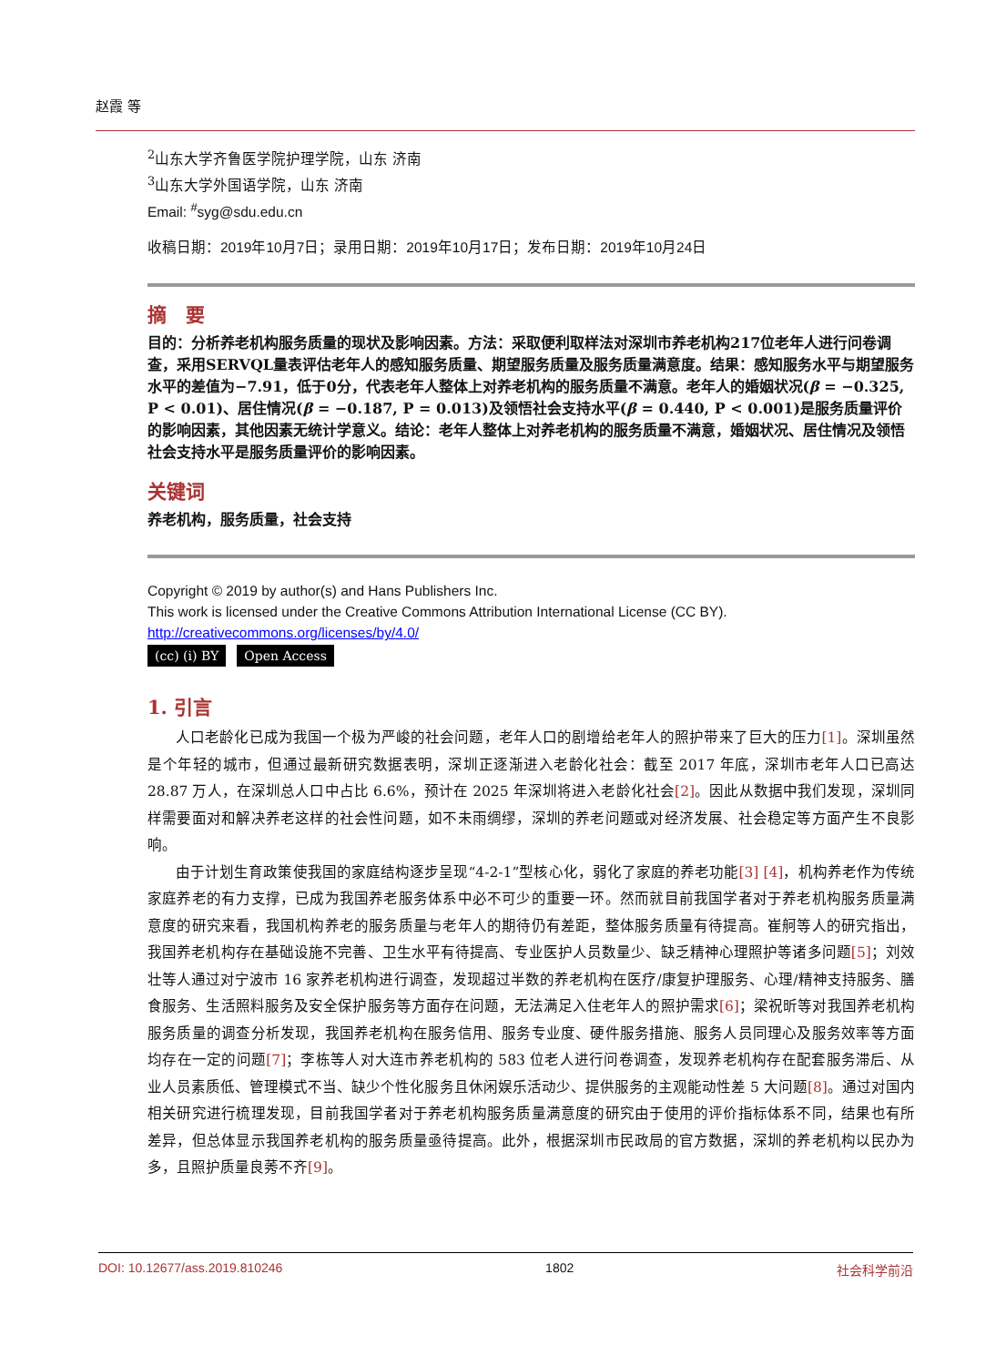赵霞 等
<sup>2</sup> 山东大学齐鲁医学院护理学院，山东 济南
<sup>3</sup> 山东大学外国语学院，山东 济南
Email: <sup>#</sup>syg@sdu.edu.cn
收稿日期：2019年10月7日；录用日期：2019年10月17日；发布日期：2019年10月24日
摘　要
目的：分析养老机构服务质量的现状及影响因素。方法：采取便利取样法对深圳市养老机构217位老年人进行问卷调查，采用SERVQL量表评估老年人的感知服务质量、期望服务质量及服务质量满意度。结果：感知服务水平与期望服务水平的差值为−7.91，低于0分，代表老年人整体上对养老机构的服务质量不满意。老年人的婚姻状况(β = −0.325, P < 0.01)、居住情况(β = −0.187, P = 0.013)及领悟社会支持水平(β = 0.440, P < 0.001)是服务质量评价的影响因素，其他因素无统计学意义。结论：老年人整体上对养老机构的服务质量不满意，婚姻状况、居住情况及领悟社会支持水平是服务质量评价的影响因素。
关键词
养老机构，服务质量，社会支持
Copyright © 2019 by author(s) and Hans Publishers Inc.
This work is licensed under the Creative Commons Attribution International License (CC BY).
http://creativecommons.org/licenses/by/4.0/
(cc) (i) BY Open Access
1. 引言
人口老龄化已成为我国一个极为严峻的社会问题，老年人口的剧增给老年人的照护带来了巨大的压力[1]。深圳虽然是个年轻的城市，但通过最新研究数据表明，深圳正逐渐进入老龄化社会：截至 2017 年底，深圳市老年人口已高达 28.87 万人，在深圳总人口中占比 6.6%，预计在 2025 年深圳将进入老龄化社会[2]。因此从数据中我们发现，深圳同样需要面对和解决养老这样的社会性问题，如不未雨绸缪，深圳的养老问题或对经济发展、社会稳定等方面产生不良影响。
由于计划生育政策使我国的家庭结构逐步呈现“4-2-1”型核心化，弱化了家庭的养老功能[3] [4]，机构养老作为传统家庭养老的有力支撑，已成为我国养老服务体系中必不可少的重要一环。然而就目前我国学者对于养老机构服务质量满意度的研究来看，我国机构养老的服务质量与老年人的期待仍有差距，整体服务质量有待提高。崔舸等人的研究指出，我国养老机构存在基础设施不完善、卫生水平有待提高、专业医护人员数量少、缺乏精神心理照护等诸多问题[5]；刘效壮等人通过对宁波市 16 家养老机构进行调查，发现超过半数的养老机构在医疗/康复护理服务、心理/精神支持服务、膳食服务、生活照料服务及安全保护服务等方面存在问题，无法满足入住老年人的照护需求[6]；梁祝昕等对我国养老机构服务质量的调查分析发现，我国养老机构在服务信用、服务专业度、硬件服务措施、服务人员同理心及服务效率等方面均存在一定的问题[7]；李栋等人对大连市养老机构的 583 位老人进行问卷调查，发现养老机构存在配套服务滞后、从业人员素质低、管理模式不当、缺少个性化服务且休闲娱乐活动少、提供服务的主观能动性差 5 大问题[8]。通过对国内相关研究进行梳理发现，目前我国学者对于养老机构服务质量满意度的研究由于使用的评价指标体系不同，结果也有所差异，但总体显示我国养老机构的服务质量亟待提高。此外，根据深圳市民政局的官方数据，深圳的养老机构以民办为多，且照护质量良莠不齐[9]。
DOI: 10.12677/ass.2019.810246 1802 社会科学前沿